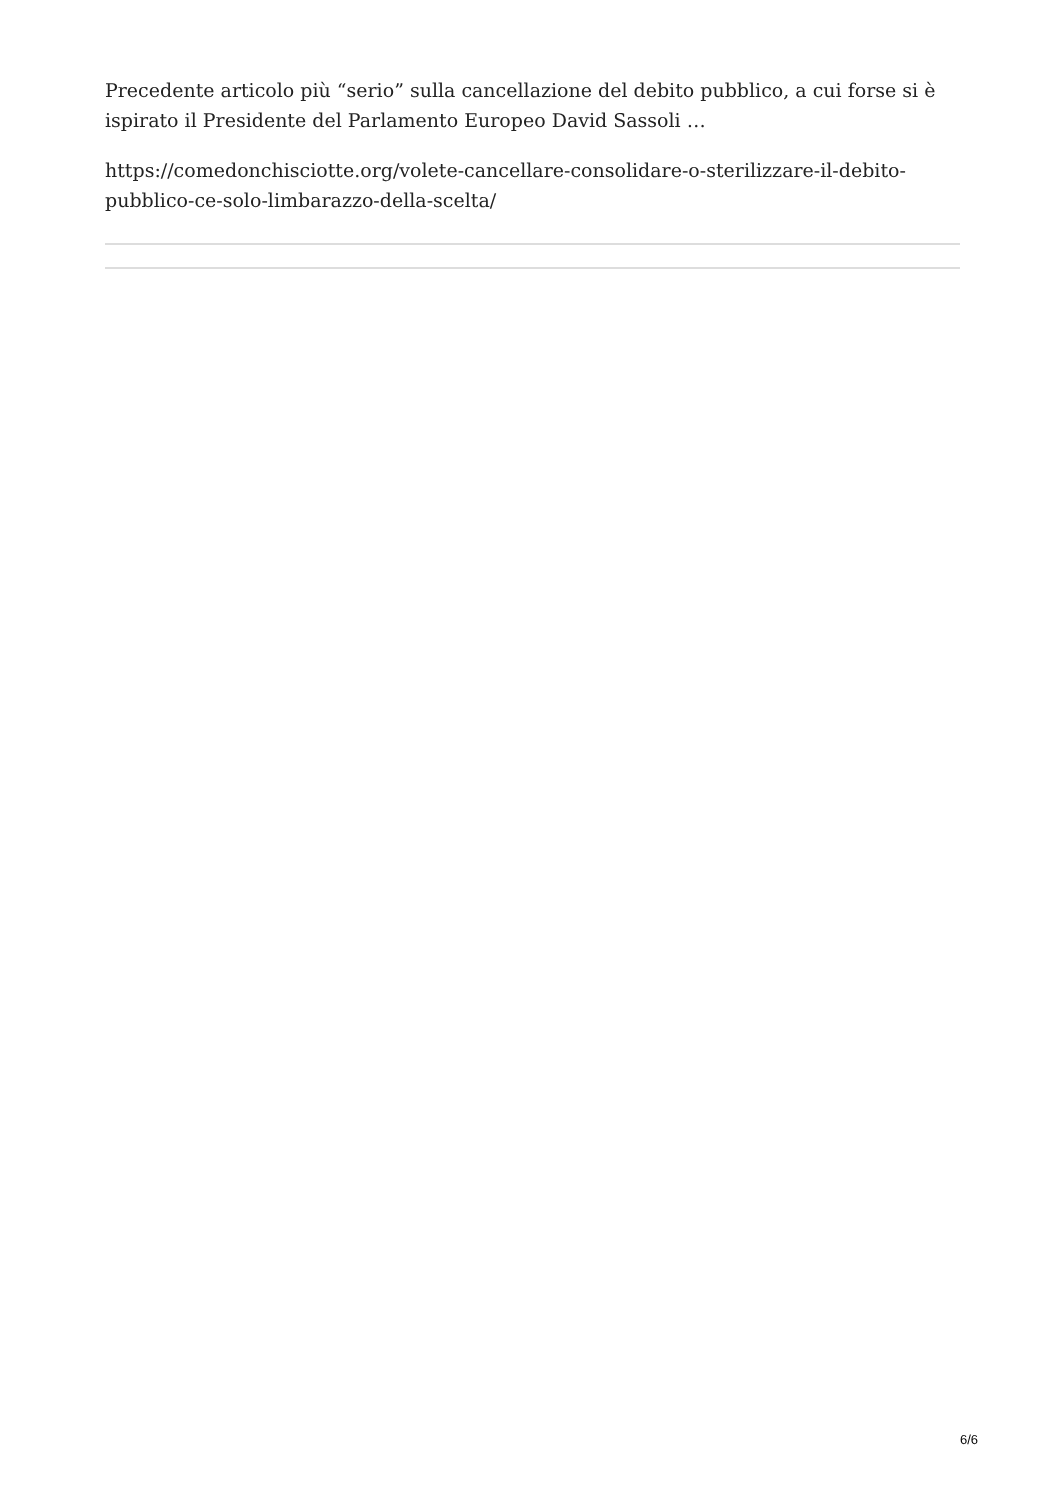Precedente articolo più “serio” sulla cancellazione del debito pubblico, a cui forse si è ispirato il Presidente del Parlamento Europeo David Sassoli …
https://comedonchisciotte.org/volete-cancellare-consolidare-o-sterilizzare-il-debito-pubblico-ce-solo-limbarazzo-della-scelta/
6/6